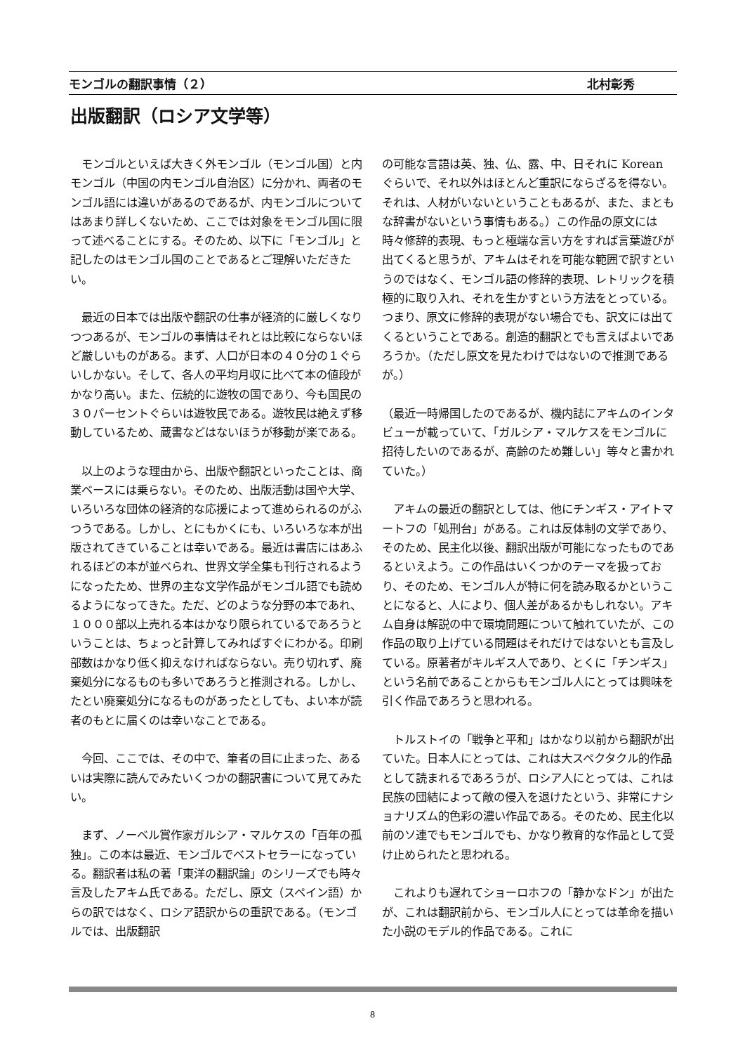モンゴルの翻訳事情（２） 北村彰秀
出版翻訳（ロシア文学等）
　モンゴルといえば大きく外モンゴル（モンゴル国）と内モンゴル（中国の内モンゴル自治区）に分かれ、両者のモンゴル語には違いがあるのであるが、内モンゴルについてはあまり詳しくないため、ここでは対象をモンゴル国に限って述べることにする。そのため、以下に「モンゴル」と記したのはモンゴル国のことであるとご理解いただきたい。
　最近の日本では出版や翻訳の仕事が経済的に厳しくなりつつあるが、モンゴルの事情はそれとは比較にならないほど厳しいものがある。まず、人口が日本の４０分の１ぐらいしかない。そして、各人の平均月収に比べて本の値段がかなり高い。また、伝統的に遊牧の国であり、今も国民の３０パーセントぐらいは遊牧民である。遊牧民は絶えず移動しているため、蔵書などはないほうが移動が楽である。
　以上のような理由から、出版や翻訳といったことは、商業ベースには乗らない。そのため、出版活動は国や大学、いろいろな団体の経済的な応援によって進められるのがふつうである。しかし、とにもかくにも、いろいろな本が出版されてきていることは幸いである。最近は書店にはあふれるほどの本が並べられ、世界文学全集も刊行されるようになったため、世界の主な文学作品がモンゴル語でも読めるようになってきた。ただ、どのような分野の本であれ、１０００部以上売れる本はかなり限られているであろうということは、ちょっと計算してみればすぐにわかる。印刷部数はかなり低く抑えなければならない。売り切れず、廃棄処分になるものも多いであろうと推測される。しかし、たとい廃棄処分になるものがあったとしても、よい本が読者のもとに届くのは幸いなことである。
　今回、ここでは、その中で、筆者の目に止まった、あるいは実際に読んでみたいくつかの翻訳書について見てみたい。
　まず、ノーベル賞作家ガルシア・マルケスの「百年の孤独」。この本は最近、モンゴルでベストセラーになっている。翻訳者は私の著「東洋の翻訳論」のシリーズでも時々言及したアキム氏である。ただし、原文（スペイン語）からの訳ではなく、ロシア語訳からの重訳である。（モンゴルでは、出版翻訳
の可能な言語は英、独、仏、露、中、日それに Korean ぐらいで、それ以外はほとんど重訳にならざるを得ない。それは、人材がいないということもあるが、また、まともな辞書がないという事情もある。）この作品の原文には時々修辞的表現、もっと極端な言い方をすれば言葉遊びが出てくると思うが、アキムはそれを可能な範囲で訳すというのではなく、モンゴル語の修辞的表現、レトリックを積極的に取り入れ、それを生かすという方法をとっている。つまり、原文に修辞的表現がない場合でも、訳文には出てくるということである。創造的翻訳とでも言えばよいであろうか。（ただし原文を見たわけではないので推測であるが。）
（最近一時帰国したのであるが、機内誌にアキムのインタビューが載っていて、「ガルシア・マルケスをモンゴルに招待したいのであるが、高齢のため難しい」等々と書かれていた。）
　アキムの最近の翻訳としては、他にチンギス・アイトマートフの「処刑台」がある。これは反体制の文学であり、そのため、民主化以後、翻訳出版が可能になったものであるといえよう。この作品はいくつかのテーマを扱っており、そのため、モンゴル人が特に何を読み取るかということになると、人により、個人差があるかもしれない。アキム自身は解説の中で環境問題について触れていたが、この作品の取り上げている問題はそれだけではないとも言及している。原著者がキルギス人であり、とくに「チンギス」という名前であることからもモンゴル人にとっては興味を引く作品であろうと思われる。
　トルストイの「戦争と平和」はかなり以前から翻訳が出ていた。日本人にとっては、これは大スペクタクル的作品として読まれるであろうが、ロシア人にとっては、これは民族の団結によって敵の侵入を退けたという、非常にナショナリズム的色彩の濃い作品である。そのため、民主化以前のソ連でもモンゴルでも、かなり教育的な作品として受け止められたと思われる。
　これよりも遅れてショーロホフの「静かなドン」が出たが、これは翻訳前から、モンゴル人にとっては革命を描いた小説のモデル的作品である。これに
8